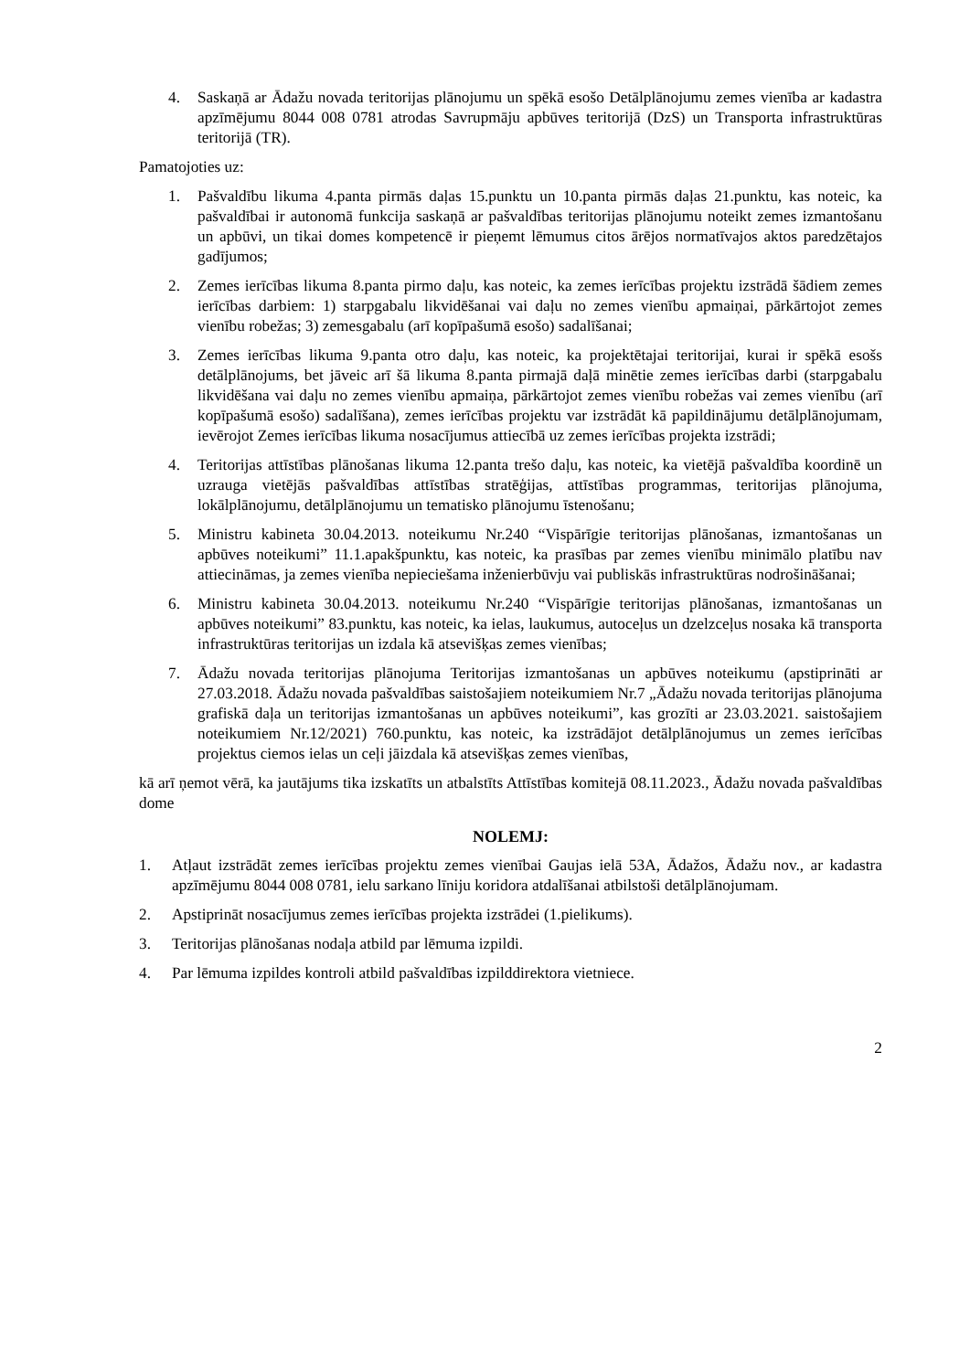4. Saskaņā ar Ādažu novada teritorijas plānojumu un spēkā esošo Detālplānojumu zemes vienība ar kadastra apzīmējumu 8044 008 0781 atrodas Savrupmāju apbūves teritorijā (DzS) un Transporta infrastruktūras teritorijā (TR).
Pamatojoties uz:
1. Pašvaldību likuma 4.panta pirmās daļas 15.punktu un 10.panta pirmās daļas 21.punktu, kas noteic, ka pašvaldībai ir autonomā funkcija saskaņā ar pašvaldības teritorijas plānojumu noteikt zemes izmantošanu un apbūvi, un tikai domes kompetencē ir pieņemt lēmumus citos ārējos normatīvajos aktos paredzētajos gadījumos;
2. Zemes ierīcības likuma 8.panta pirmo daļu, kas noteic, ka zemes ierīcības projektu izstrādā šādiem zemes ierīcības darbiem: 1) starpgabalu likvidēšanai vai daļu no zemes vienību apmaiņai, pārkārtojot zemes vienību robežas; 3) zemesgabalu (arī kopīpašumā esošo) sadalīšanai;
3. Zemes ierīcības likuma 9.panta otro daļu, kas noteic, ka projektētajai teritorijai, kurai ir spēkā esošs detālplānojums, bet jāveic arī šā likuma 8.panta pirmajā daļā minētie zemes ierīcības darbi (starpgabalu likvidēšana vai daļu no zemes vienību apmaiņa, pārkārtojot zemes vienību robežas vai zemes vienību (arī kopīpašumā esošo) sadalīšana), zemes ierīcības projektu var izstrādāt kā papildinājumu detālplānojumam, ievērojot Zemes ierīcības likuma nosacījumus attiecībā uz zemes ierīcības projekta izstrādi;
4. Teritorijas attīstības plānošanas likuma 12.panta trešo daļu, kas noteic, ka vietējā pašvaldība koordinē un uzrauga vietējās pašvaldības attīstības stratēģijas, attīstības programmas, teritorijas plānojuma, lokālplānojumu, detālplānojumu un tematisko plānojumu īstenošanu;
5. Ministru kabineta 30.04.2013. noteikumu Nr.240 “Vispārīgie teritorijas plānošanas, izmantošanas un apbūves noteikumi” 11.1.apakšpunktu, kas noteic, ka prasības par zemes vienību minimālo platību nav attiecināmas, ja zemes vienība nepieciešama inženierbūvju vai publiskās infrastruktūras nodrošināšanai;
6. Ministru kabineta 30.04.2013. noteikumu Nr.240 “Vispārīgie teritorijas plānošanas, izmantošanas un apbūves noteikumi” 83.punktu, kas noteic, ka ielas, laukumus, autoceļus un dzelzceļus nosaka kā transporta infrastruktūras teritorijas un izdala kā atsevišķas zemes vienības;
7. Ādažu novada teritorijas plānojuma Teritorijas izmantošanas un apbūves noteikumu (apstiprināti ar 27.03.2018. Ādažu novada pašvaldības saistošajiem noteikumiem Nr.7 „Ādažu novada teritorijas plānojuma grafiskā daļa un teritorijas izmantošanas un apbūves noteikumi”, kas grozīti ar 23.03.2021. saistošajiem noteikumiem Nr.12/2021) 760.punktu, kas noteic, ka izstrādājot detālplānojumus un zemes ierīcības projektus ciemos ielas un ceļi jāizdala kā atsevišķas zemes vienības,
kā arī ņemot vērā, ka jautājums tika izskatīts un atbalstīts Attīstības komitejā 08.11.2023., Ādažu novada pašvaldības dome
NOLEMJ:
1. Atļaut izstrādāt zemes ierīcības projektu zemes vienībai Gaujas ielā 53A, Ādažos, Ādažu nov., ar kadastra apzīmējumu 8044 008 0781, ielu sarkano līniju koridora atdalīšanai atbilstoši detālplānojumam.
2. Apstiprināt nosacījumus zemes ierīcības projekta izstrādei (1.pielikums).
3. Teritorijas plānošanas nodaļa atbild par lēmuma izpildi.
4. Par lēmuma izpildes kontroli atbild pašvaldības izpilddirektora vietniece.
2